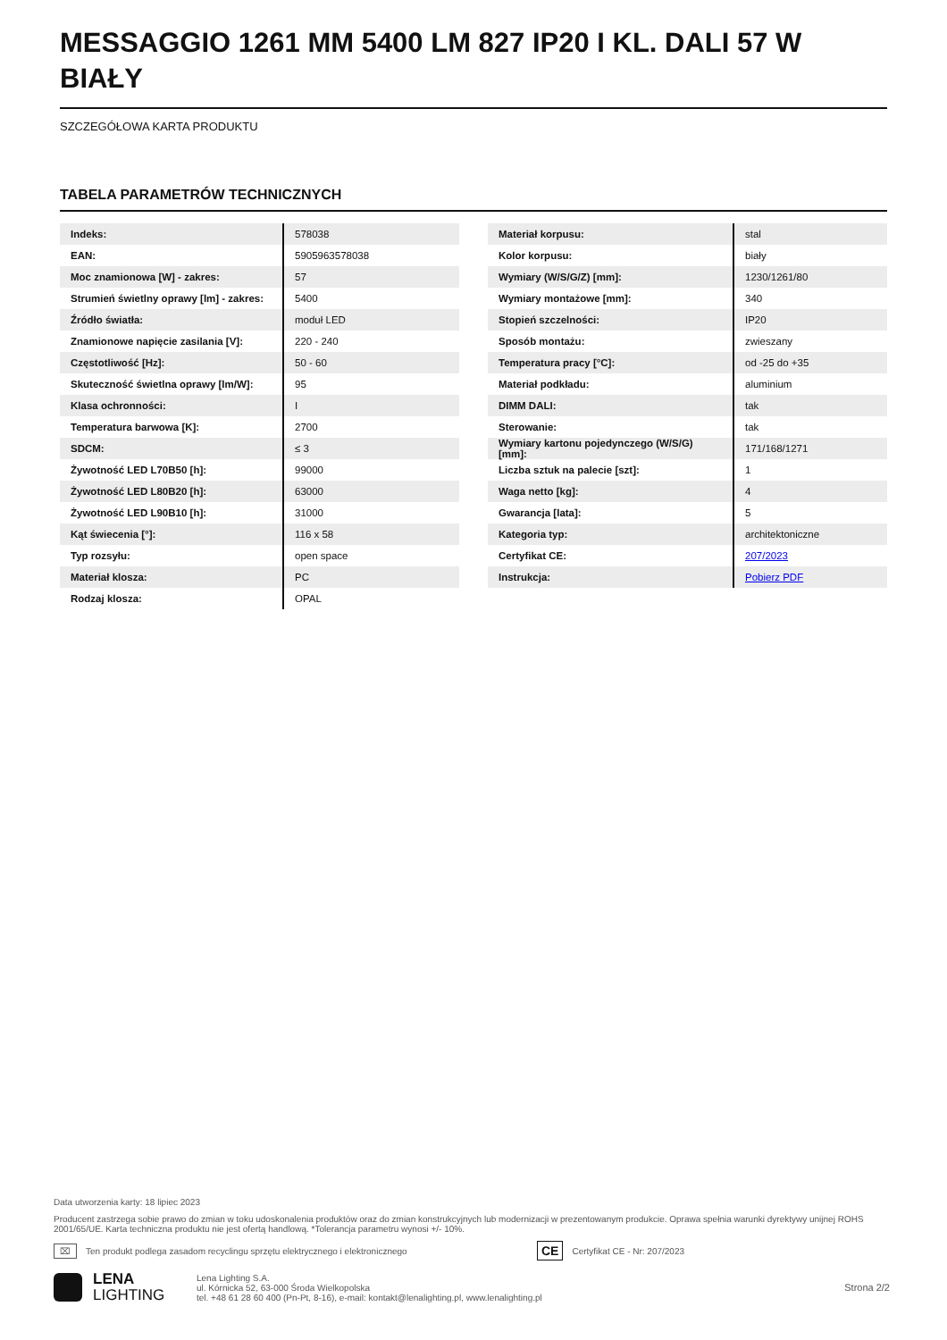MESSAGGIO 1261 MM 5400 LM 827 IP20 I KL. DALI 57 W BIAŁY
SZCZEGÓŁOWA KARTA PRODUKTU
TABELA PARAMETRÓW TECHNICZNYCH
| Indeks: | 578038 |
| EAN: | 5905963578038 |
| Moc znamionowa [W] - zakres: | 57 |
| Strumień świetlny oprawy [lm] - zakres: | 5400 |
| Źródło światła: | moduł LED |
| Znamionowe napięcie zasilania [V]: | 220 - 240 |
| Częstotliwość [Hz]: | 50 - 60 |
| Skuteczność świetlna oprawy [lm/W]: | 95 |
| Klasa ochronności: | I |
| Temperatura barwowa [K]: | 2700 |
| SDCM: | ≤ 3 |
| Żywotność LED L70B50 [h]: | 99000 |
| Żywotność LED L80B20 [h]: | 63000 |
| Żywotność LED L90B10 [h]: | 31000 |
| Kąt świecenia [°]: | 116 x 58 |
| Typ rozsyłu: | open space |
| Materiał klosza: | PC |
| Rodzaj klosza: | OPAL |
| Materiał korpusu: | stal |
| Kolor korpusu: | biały |
| Wymiary (W/S/G/Z) [mm]: | 1230/1261/80 |
| Wymiary montażowe [mm]: | 340 |
| Stopień szczelności: | IP20 |
| Sposób montażu: | zwieszany |
| Temperatura pracy [°C]: | od -25 do +35 |
| Materiał podkładu: | aluminium |
| DIMM DALI: | tak |
| Sterowanie: | tak |
| Wymiary kartonu pojedynczego (W/S/G) [mm]: | 171/168/1271 |
| Liczba sztuk na palecie [szt]: | 1 |
| Waga netto [kg]: | 4 |
| Gwarancja [lata]: | 5 |
| Kategoria typ: | architektoniczne |
| Certyfikat CE: | 207/2023 |
| Instrukcja: | Pobierz PDF |
Data utworzenia karty: 18 lipiec 2023
Producent zastrzega sobie prawo do zmian w toku udoskonalenia produktów oraz do zmian konstrukcyjnych lub modernizacji w prezentowanym produkcie. Oprawa spełnia warunki dyrektywy unijnej ROHS 2001/65/UE. Karta techniczna produktu nie jest ofertą handlową. *Tolerancja parametru wynosi +/- 10%.
⌧ Ten produkt podlega zasadom recyclingu sprzętu elektrycznego i elektronicznego CE Certyfikat CE - Nr: 207/2023
LENA
LIGHTING Lena Lighting S.A.
ul. Kórnicka 52, 63-000 Środa Wielkopolska
tel. +48 61 28 60 400 (Pn-Pt, 8-16), e-mail: kontakt@lenalighting.pl, www.lenalighting.pl Strona 2/2